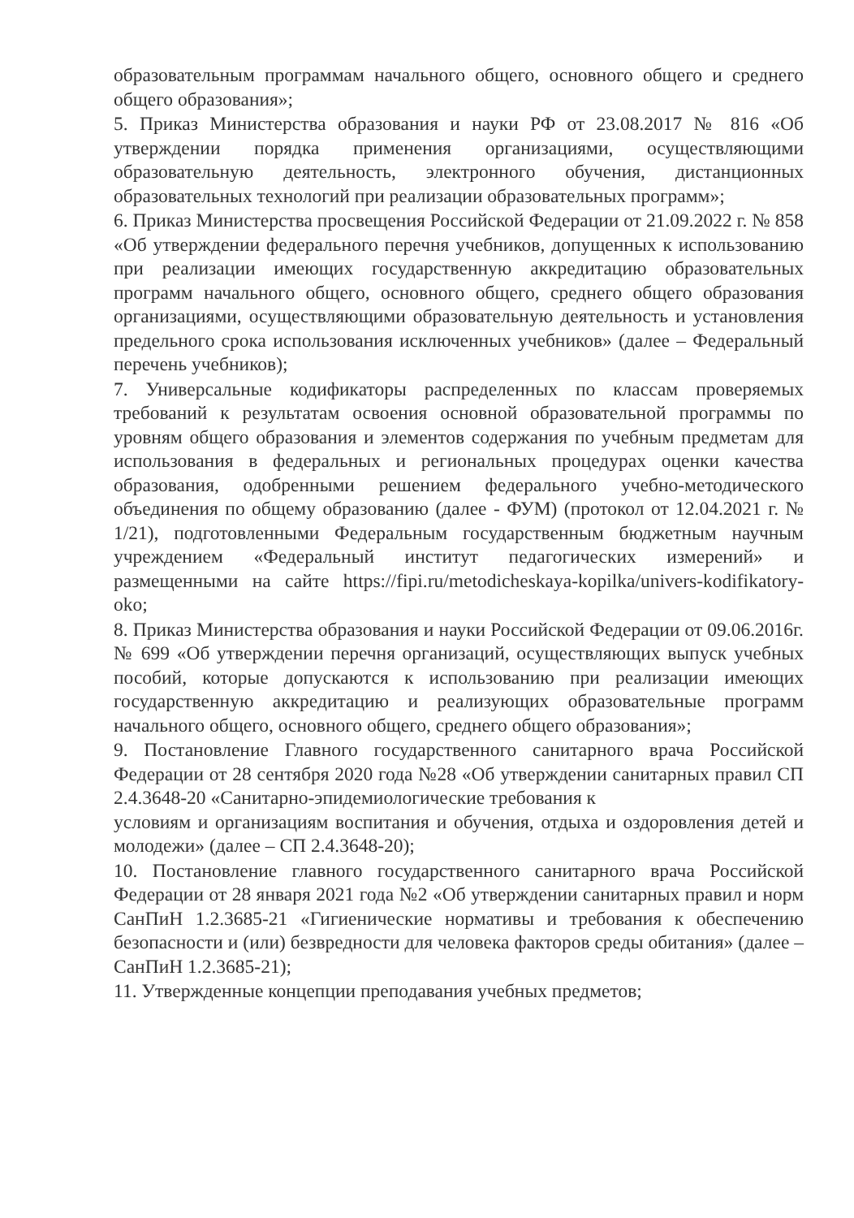образовательным программам начального общего, основного общего и среднего общего образования»;
5. Приказ Министерства образования и науки РФ от 23.08.2017 № 816 «Об утверждении порядка применения организациями, осуществляющими образовательную деятельность, электронного обучения, дистанционных образовательных технологий при реализации образовательных программ»;
6. Приказ Министерства просвещения Российской Федерации от 21.09.2022 г. № 858 «Об утверждении федерального перечня учебников, допущенных к использованию при реализации имеющих государственную аккредитацию образовательных программ начального общего, основного общего, среднего общего образования организациями, осуществляющими образовательную деятельность и установления предельного срока использования исключенных учебников» (далее – Федеральный перечень учебников);
7. Универсальные кодификаторы распределенных по классам проверяемых требований к результатам освоения основной образовательной программы по уровням общего образования и элементов содержания по учебным предметам для использования в федеральных и региональных процедурах оценки качества образования, одобренными решением федерального учебно-методического объединения по общему образованию (далее - ФУМ) (протокол от 12.04.2021 г. № 1/21), подготовленными Федеральным государственным бюджетным научным учреждением «Федеральный институт педагогических измерений» и размещенными на сайте https://fipi.ru/metodicheskaya-kopilka/univers-kodifikatory-oko;
8. Приказ Министерства образования и науки Российской Федерации от 09.06.2016г. № 699 «Об утверждении перечня организаций, осуществляющих выпуск учебных пособий, которые допускаются к использованию при реализации имеющих государственную аккредитацию и реализующих образовательные программ начального общего, основного общего, среднего общего образования»;
9. Постановление Главного государственного санитарного врача Российской Федерации от 28 сентября 2020 года №28 «Об утверждении санитарных правил СП 2.4.3648-20 «Санитарно-эпидемиологические требования к
условиям и организациям воспитания и обучения, отдыха и оздоровления детей и молодежи» (далее – СП 2.4.3648-20);
10. Постановление главного государственного санитарного врача Российской Федерации от 28 января 2021 года №2 «Об утверждении санитарных правил и норм СанПиН 1.2.3685-21 «Гигиенические нормативы и требования к обеспечению безопасности и (или) безвредности для человека факторов среды обитания» (далее – СанПиН 1.2.3685-21);
11. Утвержденные концепции преподавания учебных предметов;